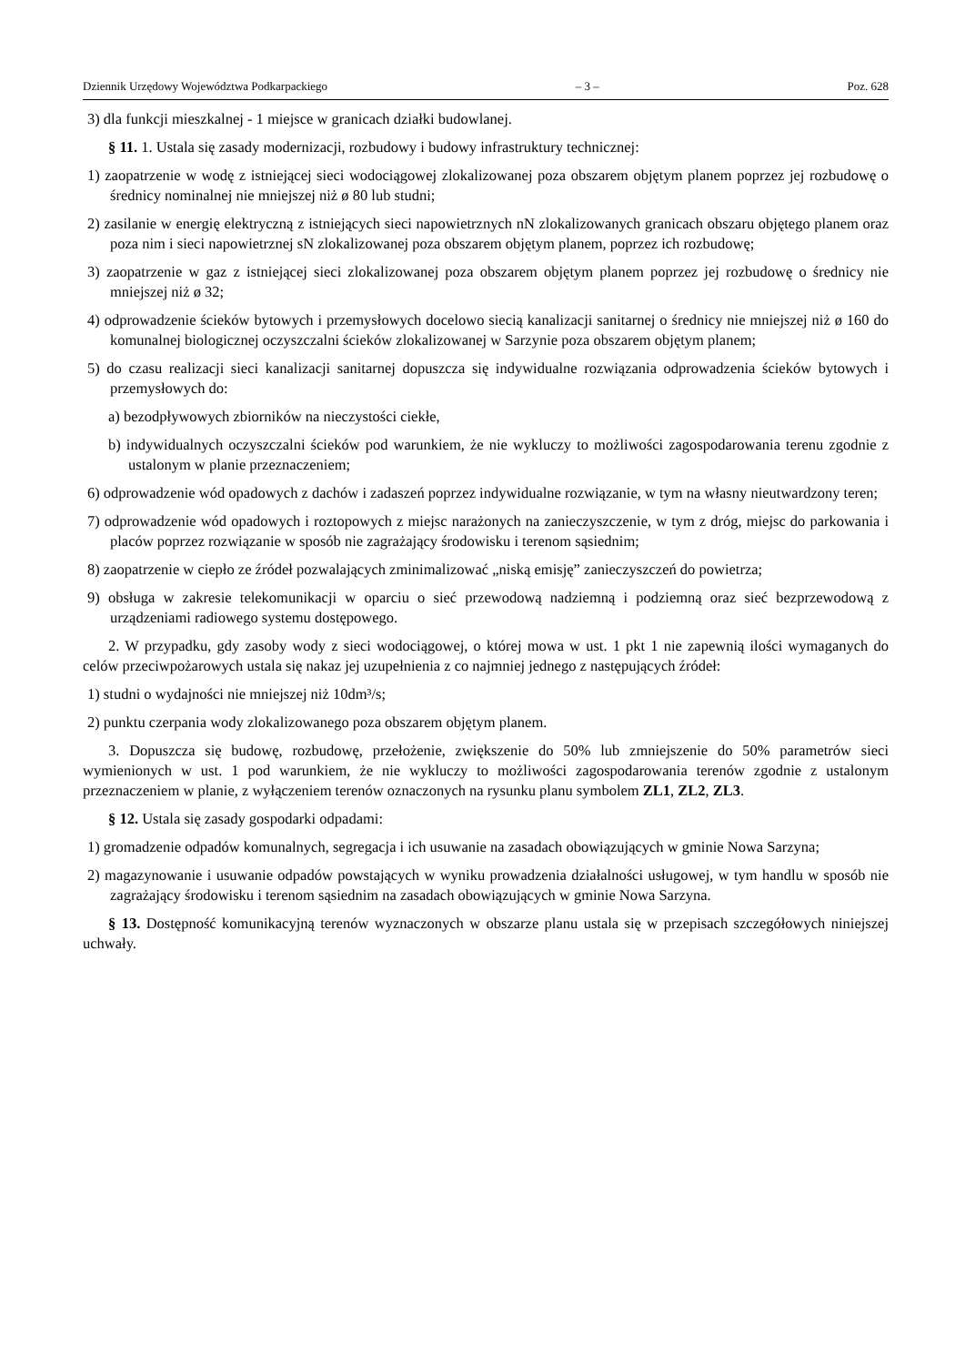Dziennik Urzędowy Województwa Podkarpackiego – 3 – Poz. 628
3) dla funkcji mieszkalnej - 1 miejsce w granicach działki budowlanej.
§ 11. 1. Ustala się zasady modernizacji, rozbudowy i budowy infrastruktury technicznej:
1) zaopatrzenie w wodę z istniejącej sieci wodociągowej zlokalizowanej poza obszarem objętym planem poprzez jej rozbudowę o średnicy nominalnej nie mniejszej niż ø 80 lub studni;
2) zasilanie w energię elektryczną z istniejących sieci napowietrznych nN zlokalizowanych granicach obszaru objętego planem oraz poza nim i sieci napowietrznej sN zlokalizowanej poza obszarem objętym planem, poprzez ich rozbudowę;
3) zaopatrzenie w gaz z istniejącej sieci zlokalizowanej poza obszarem objętym planem poprzez jej rozbudowę o średnicy nie mniejszej niż ø 32;
4) odprowadzenie ścieków bytowych i przemysłowych docelowo siecią kanalizacji sanitarnej o średnicy nie mniejszej niż ø 160 do komunalnej biologicznej oczyszczalni ścieków zlokalizowanej w Sarzynie poza obszarem objętym planem;
5) do czasu realizacji sieci kanalizacji sanitarnej dopuszcza się indywidualne rozwiązania odprowadzenia ścieków bytowych i przemysłowych do:
a) bezodpływowych zbiorników na nieczystości ciekłe,
b) indywidualnych oczyszczalni ścieków pod warunkiem, że nie wykluczy to możliwości zagospodarowania terenu zgodnie z ustalonym w planie przeznaczeniem;
6) odprowadzenie wód opadowych z dachów i zadaszeń poprzez indywidualne rozwiązanie, w tym na własny nieutwardzony teren;
7) odprowadzenie wód opadowych i roztopowych z miejsc narażonych na zanieczyszczenie, w tym z dróg, miejsc do parkowania i placów poprzez rozwiązanie w sposób nie zagrażający środowisku i terenom sąsiednim;
8) zaopatrzenie w ciepło ze źródeł pozwalających zminimalizować „niską emisję” zanieczyszczeń do powietrza;
9) obsługa w zakresie telekomunikacji w oparciu o sieć przewodową nadziemną i podziemną oraz sieć bezprzewodową z urządzeniami radiowego systemu dostępowego.
2. W przypadku, gdy zasoby wody z sieci wodociągowej, o której mowa w ust. 1 pkt 1 nie zapewnią ilości wymaganych do celów przeciwpożarowych ustala się nakaz jej uzupełnienia z co najmniej jednego z następujących źródeł:
1) studni o wydajności nie mniejszej niż 10dm³/s;
2) punktu czerpania wody zlokalizowanego poza obszarem objętym planem.
3. Dopuszcza się budowę, rozbudowę, przełożenie, zwiększenie do 50% lub zmniejszenie do 50% parametrów sieci wymienionych w ust. 1 pod warunkiem, że nie wykluczy to możliwości zagospodarowania terenów zgodnie z ustalonym przeznaczeniem w planie, z wyłączeniem terenów oznaczonych na rysunku planu symbolem ZL1, ZL2, ZL3.
§ 12. Ustala się zasady gospodarki odpadami:
1) gromadzenie odpadów komunalnych, segregacja i ich usuwanie na zasadach obowiązujących w gminie Nowa Sarzyna;
2) magazynowanie i usuwanie odpadów powstających w wyniku prowadzenia działalności usługowej, w tym handlu w sposób nie zagrażający środowisku i terenom sąsiednim na zasadach obowiązujących w gminie Nowa Sarzyna.
§ 13. Dostępność komunikacyjną terenów wyznaczonych w obszarze planu ustala się w przepisach szczegółowych niniejszej uchwały.